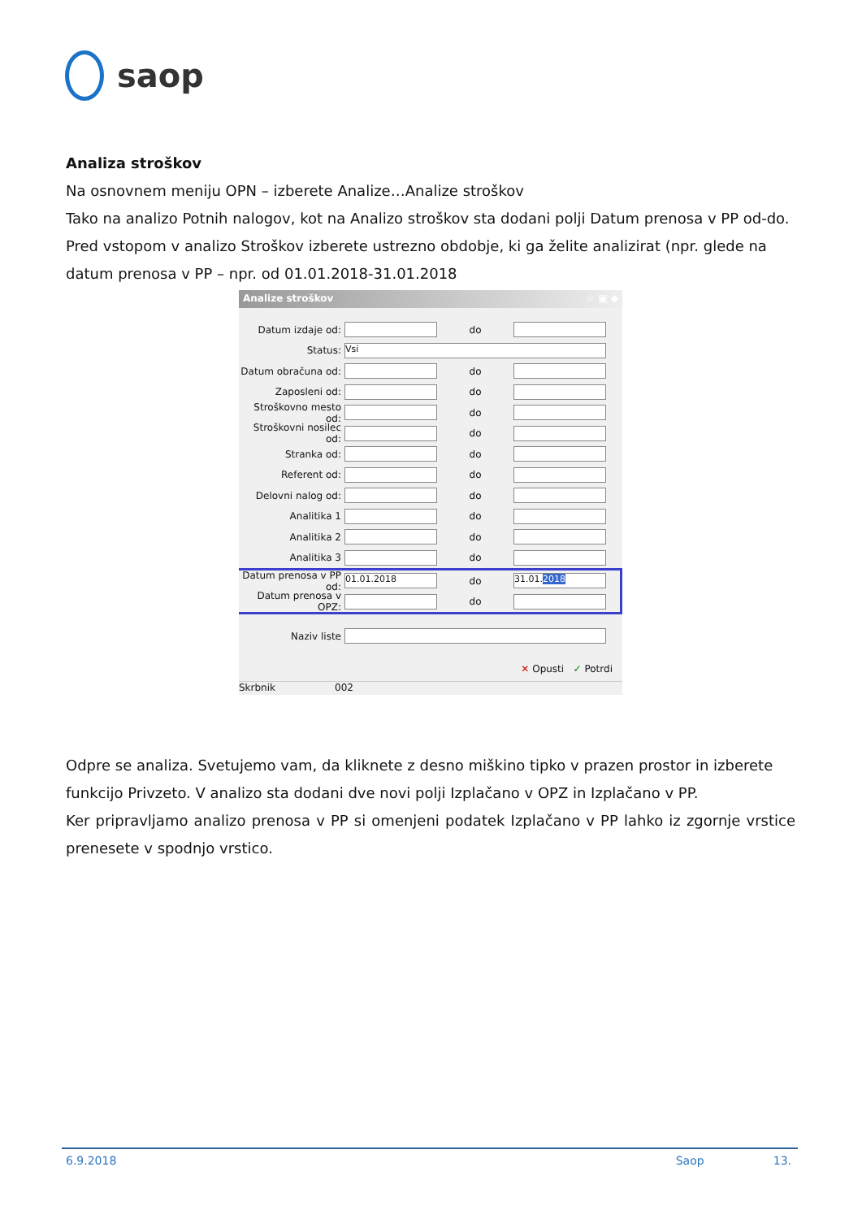saop
Analiza stroškov
Na osnovnem meniju OPN – izberete Analize…Analize stroškov
Tako na analizo Potnih nalogov, kot na Analizo stroškov sta dodani polji Datum prenosa v PP od-do.
Pred vstopom v analizo Stroškov izberete ustrezno obdobje, ki ga želite analizirat (npr. glede na datum prenosa v PP – npr. od 01.01.2018-31.01.2018
Analize stroškov ☆ ▣ ◆
Datum izdaje od: do
Status: Vsi
Datum obračuna od: do
Zaposleni od: do
Stroškovno mesto od: do
Stroškovni nosilec od: do
Stranka od: do
Referent od: do
Delovni nalog od: do
Analitika 1 do
Analitika 2 do
Analitika 3 do
Datum prenosa v PP od: 01.01.2018 do 31.01.2018
Datum prenosa v OPZ: do
Naziv liste
✕ Opusti ✓ Potrdi
Skrbnik 002
Odpre se analiza. Svetujemo vam, da kliknete z desno miškino tipko v prazen prostor in izberete funkcijo Privzeto. V analizo sta dodani dve novi polji Izplačano v OPZ in Izplačano v PP.
Ker pripravljamo analizo prenosa v PP si omenjeni podatek Izplačano v PP lahko iz zgornje vrstice prenesete v spodnjo vrstico.
6.9.2018 Saop 13.